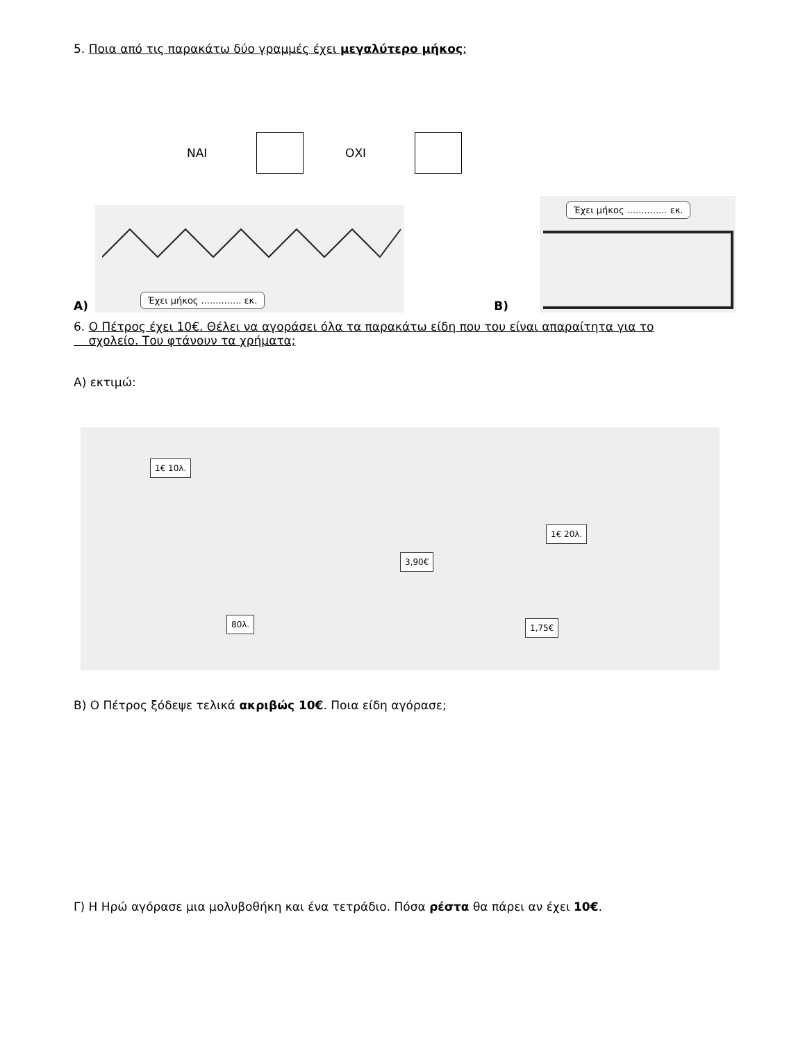5. Ποια από τις παρακάτω δύο γραμμές έχει μεγαλύτερο μήκος;
ΝΑΙ ΟΧΙ
Α)
Έχει μήκος .............. εκ.
Β)
Έχει μήκος .............. εκ.
6. Ο Πέτρος έχει 10€. Θέλει να αγοράσει όλα τα παρακάτω είδη που του είναι απαραίτητα για το
σχολείο. Του φτάνουν τα χρήματα;
Α) εκτιμώ:
1€ 10λ.
3,90€
1€ 20λ.
80λ. 1,75€
Β) Ο Πέτρος ξόδεψε τελικά ακριβώς 10€. Ποια είδη αγόρασε;
Γ) Η Ηρώ αγόρασε μια μολυβοθήκη και ένα τετράδιο. Πόσα ρέστα θα πάρει αν έχει 10€.